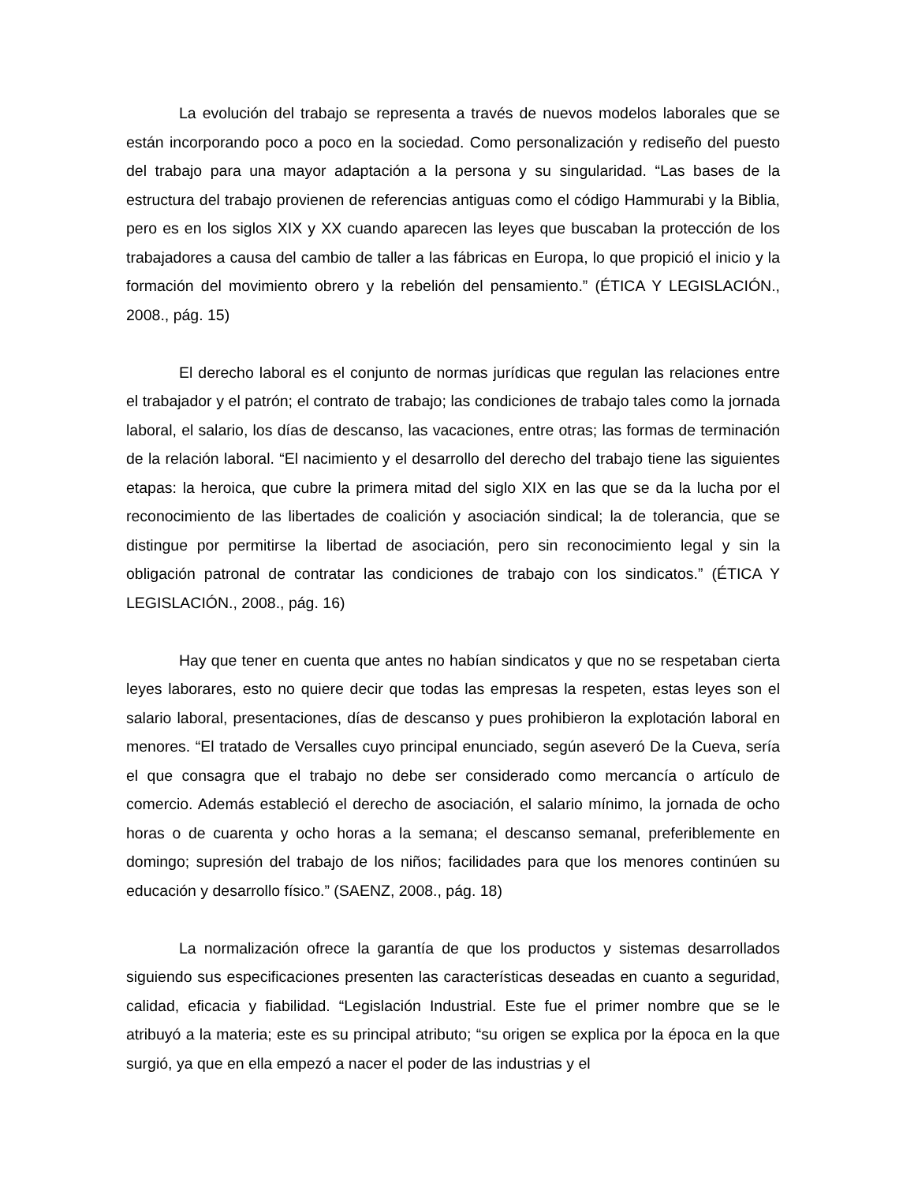La evolución del trabajo se representa a través de nuevos modelos laborales que se están incorporando poco a poco en la sociedad. Como personalización y rediseño del puesto del trabajo para una mayor adaptación a la persona y su singularidad. “Las bases de la estructura del trabajo provienen de referencias antiguas como el código Hammurabi y la Biblia, pero es en los siglos XIX y XX cuando aparecen las leyes que buscaban la protección de los trabajadores a causa del cambio de taller a las fábricas en Europa, lo que propició el inicio y la formación del movimiento obrero y la rebelión del pensamiento.” (ÉTICA Y LEGISLACIÓN., 2008., pág. 15)
El derecho laboral es el conjunto de normas jurídicas que regulan las relaciones entre el trabajador y el patrón; el contrato de trabajo; las condiciones de trabajo tales como la jornada laboral, el salario, los días de descanso, las vacaciones, entre otras; las formas de terminación de la relación laboral. “El nacimiento y el desarrollo del derecho del trabajo tiene las siguientes etapas: la heroica, que cubre la primera mitad del siglo XIX en las que se da la lucha por el reconocimiento de las libertades de coalición y asociación sindical; la de tolerancia, que se distingue por permitirse la libertad de asociación, pero sin reconocimiento legal y sin la obligación patronal de contratar las condiciones de trabajo con los sindicatos.” (ÉTICA Y LEGISLACIÓN., 2008., pág. 16)
Hay que tener en cuenta que antes no habían sindicatos y que no se respetaban cierta leyes laborares, esto no quiere decir que todas las empresas la respeten, estas leyes son el salario laboral, presentaciones, días de descanso y pues prohibieron la explotación laboral en menores. “El tratado de Versalles cuyo principal enunciado, según aseveró De la Cueva, sería el que consagra que el trabajo no debe ser considerado como mercancía o artículo de comercio. Además estableció el derecho de asociación, el salario mínimo, la jornada de ocho horas o de cuarenta y ocho horas a la semana; el descanso semanal, preferiblemente en domingo; supresión del trabajo de los niños; facilidades para que los menores continúen su educación y desarrollo físico.” (SAENZ, 2008., pág. 18)
La normalización ofrece la garantía de que los productos y sistemas desarrollados siguiendo sus especificaciones presenten las características deseadas en cuanto a seguridad, calidad, eficacia y fiabilidad. “Legislación Industrial. Este fue el primer nombre que se le atribuyó a la materia; este es su principal atributo; “su origen se explica por la época en la que surgió, ya que en ella empezó a nacer el poder de las industrias y el